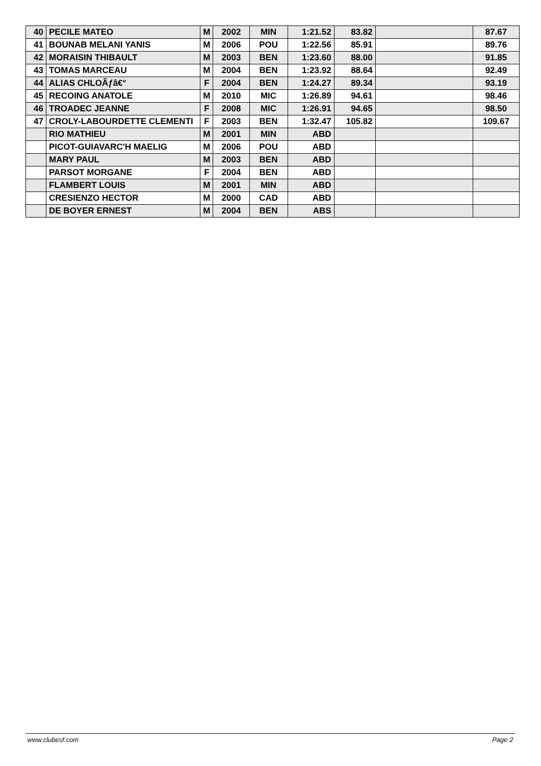| 40 | PECILE MATEO | M | 2002 | MIN | 1:21.52 | 83.82 | | 87.67 |
| 41 | BOUNAB MELANI YANIS | M | 2006 | POU | 1:22.56 | 85.91 | | 89.76 |
| 42 | MORAISIN THIBAULT | M | 2003 | BEN | 1:23.60 | 88.00 | | 91.85 |
| 43 | TOMAS MARCEAU | M | 2004 | BEN | 1:23.92 | 88.64 | | 92.49 |
| 44 | ALIAS CHLOÃƒâ€° | F | 2004 | BEN | 1:24.27 | 89.34 | | 93.19 |
| 45 | RECOING ANATOLE | M | 2010 | MIC | 1:26.89 | 94.61 | | 98.46 |
| 46 | TROADEC JEANNE | F | 2008 | MIC | 1:26.91 | 94.65 | | 98.50 |
| 47 | CROLY-LABOURDETTE CLEMENTI | F | 2003 | BEN | 1:32.47 | 105.82 | | 109.67 |
| | RIO MATHIEU | M | 2001 | MIN | ABD | | | |
| | PICOT-GUIAVARC'H MAELIG | M | 2006 | POU | ABD | | | |
| | MARY PAUL | M | 2003 | BEN | ABD | | | |
| | PARSOT MORGANE | F | 2004 | BEN | ABD | | | |
| | FLAMBERT LOUIS | M | 2001 | MIN | ABD | | | |
| | CRESIENZO HECTOR | M | 2000 | CAD | ABD | | | |
| | DE BOYER ERNEST | M | 2004 | BEN | ABS | | | |
www.clubesf.com Page 2